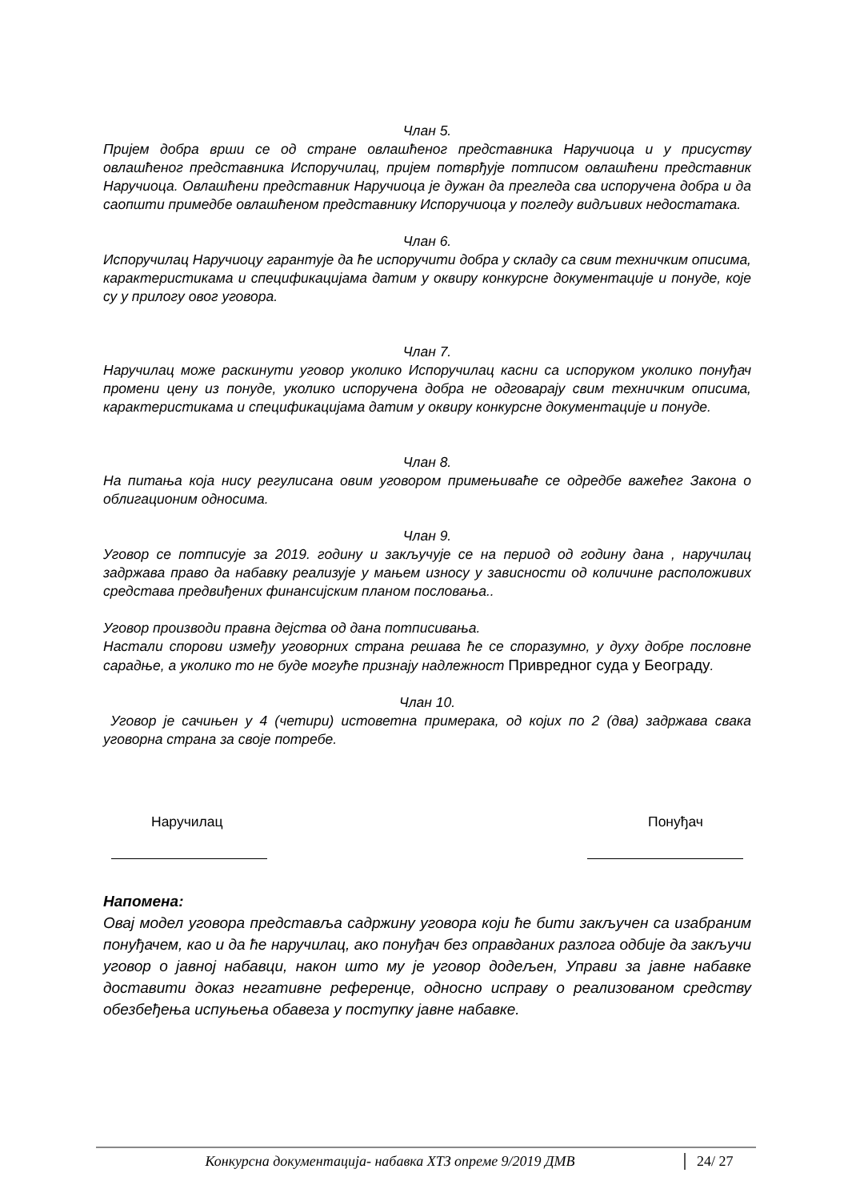Члан 5.
Пријем добра врши се од стране овлашћеног представника Наручиоца и у присуству овлашћеног представника Испоручилац, пријем потврђује потписом овлашћени представник Наручиоца. Овлашћени представник Наручиоца је дужан да прегледа сва испоручена добра и да саопшти примедбе овлашћеном представнику Испоручиоца у погледу видљивих недостатака.
Члан 6.
Испоручилац Наручиоцу гарантује да ће испоручити добра у складу са свим техничким описима, карактеристикама и спецификацијама датим у оквиру конкурсне документације и понуде, које су у прилогу овог уговора.
Члан 7.
Наручилац може раскинути уговор уколико Испоручилац касни са испоруком уколико понуђач промени цену из понуде, уколико испоручена добра не одговарају свим техничким описима, карактеристикама и спецификацијама датим у оквиру конкурсне документације и понуде.
Члан 8.
На питања која нису регулисана овим уговором примењиваће се одредбе важећег Закона о облигационим односима.
Члан 9.
Уговор се потписује за 2019. годину и закључује се на период од годину дана , наручилац задржава право да набавку реализује у мањем износу у зависности од количине расположивих средстава предвиђених финансијским планом пословања..
Уговор производи правна дејства од дана потписивања.
Настали спорови између уговорних страна решава ће се споразумно, у духу добре пословне сарадње, а уколико то не буде могуће признају надлежност Привредног суда у Београду.
Члан 10.
Уговор је сачињен у 4 (четири) истоветна примерака, од којих по 2 (два) задржава свака уговорна страна за своје потребе.
Наручилац Понуђач
Напомена:
Овај модел уговора представља садржину уговора који ће бити закључен са изабраним понуђачем, као и да ће наручилац, ако понуђач без оправданих разлога одбије да закључи уговор о јавној набавци, након што му је уговор додељен, Управи за јавне набавке доставити доказ негативне референце, односно исправу о реализованом средству обезбеђења испуњења обавеза у поступку јавне набавке.
Конкурсна документација- набавка ХТЗ опреме 9/2019 ДМВ 24/ 27